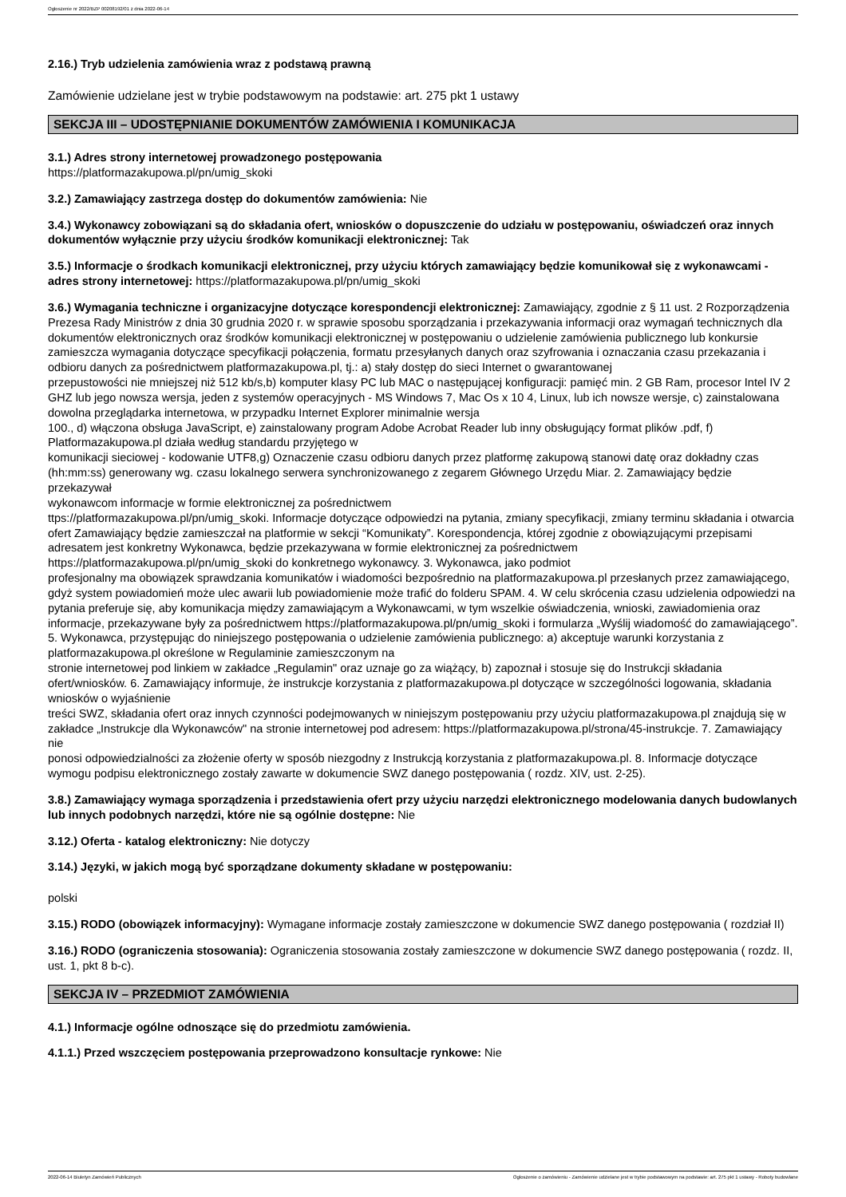Ogłoszenie nr 2022/BZP 00208192/01 z dnia 2022-06-14
2.16.) Tryb udzielenia zamówienia wraz z podstawą prawną
Zamówienie udzielane jest w trybie podstawowym na podstawie: art. 275 pkt 1 ustawy
SEKCJA III – UDOSTĘPNIANIE DOKUMENTÓW ZAMÓWIENIA I KOMUNIKACJA
3.1.) Adres strony internetowej prowadzonego postępowania
https://platformazakupowa.pl/pn/umig_skoki
3.2.) Zamawiający zastrzega dostęp do dokumentów zamówienia: Nie
3.4.) Wykonawcy zobowiązani są do składania ofert, wniosków o dopuszczenie do udziału w postępowaniu, oświadczeń oraz innych dokumentów wyłącznie przy użyciu środków komunikacji elektronicznej: Tak
3.5.) Informacje o środkach komunikacji elektronicznej, przy użyciu których zamawiający będzie komunikował się z wykonawcami - adres strony internetowej: https://platformazakupowa.pl/pn/umig_skoki
3.6.) Wymagania techniczne i organizacyjne dotyczące korespondencji elektronicznej: Zamawiający, zgodnie z § 11 ust. 2 Rozporządzenia Prezesa Rady Ministrów z dnia 30 grudnia 2020 r. w sprawie sposobu sporządzania i przekazywania informacji oraz wymagań technicznych dla dokumentów elektronicznych oraz środków komunikacji elektronicznej w postępowaniu o udzielenie zamówienia publicznego lub konkursie zamieszcza wymagania dotyczące specyfikacji połączenia, formatu przesyłanych danych oraz szyfrowania i oznaczania czasu przekazania i odbioru danych za pośrednictwem platformazakupowa.pl, tj.: a) stały dostęp do sieci Internet o gwarantowanej
przepustowości nie mniejszej niż 512 kb/s,b) komputer klasy PC lub MAC o następującej konfiguracji: pamięć min. 2 GB Ram, procesor Intel IV 2 GHZ lub jego nowsza wersja, jeden z systemów operacyjnych - MS Windows 7, Mac Os x 10 4, Linux, lub ich nowsze wersje, c) zainstalowana dowolna przeglądarka internetowa, w przypadku Internet Explorer minimalnie wersja
100., d) włączona obsługa JavaScript, e) zainstalowany program Adobe Acrobat Reader lub inny obsługujący format plików .pdf, f) Platformazakupowa.pl działa według standardu przyjętego w
komunikacji sieciowej - kodowanie UTF8,g) Oznaczenie czasu odbioru danych przez platformę zakupową stanowi datę oraz dokładny czas (hh:mm:ss) generowany wg. czasu lokalnego serwera synchronizowanego z zegarem Głównego Urzędu Miar. 2. Zamawiający będzie przekazywał
wykonawcom informacje w formie elektronicznej za pośrednictwem
ttps://platformazakupowa.pl/pn/umig_skoki. Informacje dotyczące odpowiedzi na pytania, zmiany specyfikacji, zmiany terminu składania i otwarcia ofert Zamawiający będzie zamieszczał na platformie w sekcji “Komunikaty”. Korespondencja, której zgodnie z obowiązującymi przepisami adresatem jest konkretny Wykonawca, będzie przekazywana w formie elektronicznej za pośrednictwem https://platformazakupowa.pl/pn/umig_skoki do konkretnego wykonawcy. 3. Wykonawca, jako podmiot
profesjonalny ma obowiązek sprawdzania komunikatów i wiadomości bezpośrednio na platformazakupowa.pl przesłanych przez zamawiającego, gdyż system powiadomień może ulec awarii lub powiadomienie może trafić do folderu SPAM. 4. W celu skrócenia czasu udzielenia odpowiedzi na
pytania preferuje się, aby komunikacja między zamawiającym a Wykonawcami, w tym wszelkie oświadczenia, wnioski, zawiadomienia oraz informacje, przekazywane były za pośrednictwem https://platformazakupowa.pl/pn/umig_skoki i formularza „Wyślij wiadomość do zamawiającego”. 5. Wykonawca, przystępując do niniejszego postępowania o udzielenie zamówienia publicznego: a) akceptuje warunki korzystania z platformazakupowa.pl określone w Regulaminie zamieszczonym na
stronie internetowej pod linkiem w zakładce „Regulamin" oraz uznaje go za wiążący, b) zapoznał i stosuje się do Instrukcji składania ofert/wniosków. 6. Zamawiający informuje, że instrukcje korzystania z platformazakupowa.pl dotyczące w szczególności logowania, składania wniosków o wyjaśnienie
treści SWZ, składania ofert oraz innych czynności podejmowanych w niniejszym postępowaniu przy użyciu platformazakupowa.pl znajdują się w zakładce „Instrukcje dla Wykonawców" na stronie internetowej pod adresem: https://platformazakupowa.pl/strona/45-instrukcje. 7. Zamawiający nie
ponosi odpowiedzialności za złożenie oferty w sposób niezgodny z Instrukcją korzystania z platformazakupowa.pl. 8. Informacje dotyczące wymogu podpisu elektronicznego zostały zawarte w dokumencie SWZ danego postępowania ( rozdz. XIV, ust. 2-25).
3.8.) Zamawiający wymaga sporządzenia i przedstawienia ofert przy użyciu narzędzi elektronicznego modelowania danych budowlanych lub innych podobnych narzędzi, które nie są ogólnie dostępne: Nie
3.12.) Oferta - katalog elektroniczny: Nie dotyczy
3.14.) Języki, w jakich mogą być sporządzane dokumenty składane w postępowaniu:
polski
3.15.) RODO (obowiązek informacyjny): Wymagane informacje zostały zamieszczone w dokumencie SWZ danego postępowania ( rozdział II)
3.16.) RODO (ograniczenia stosowania): Ograniczenia stosowania zostały zamieszczone w dokumencie SWZ danego postępowania ( rozdz. II, ust. 1, pkt 8 b-c).
SEKCJA IV – PRZEDMIOT ZAMÓWIENIA
4.1.) Informacje ogólne odnoszące się do przedmiotu zamówienia.
4.1.1.) Przed wszczęciem postępowania przeprowadzono konsultacje rynkowe: Nie
2022-06-14 Biuletyn Zamówień Publicznych Ogłoszenie o zamówieniu - Zamówienie udzielane jest w trybie podstawowym na podstawie: art. 275 pkt 1 ustawy - Roboty budowlane